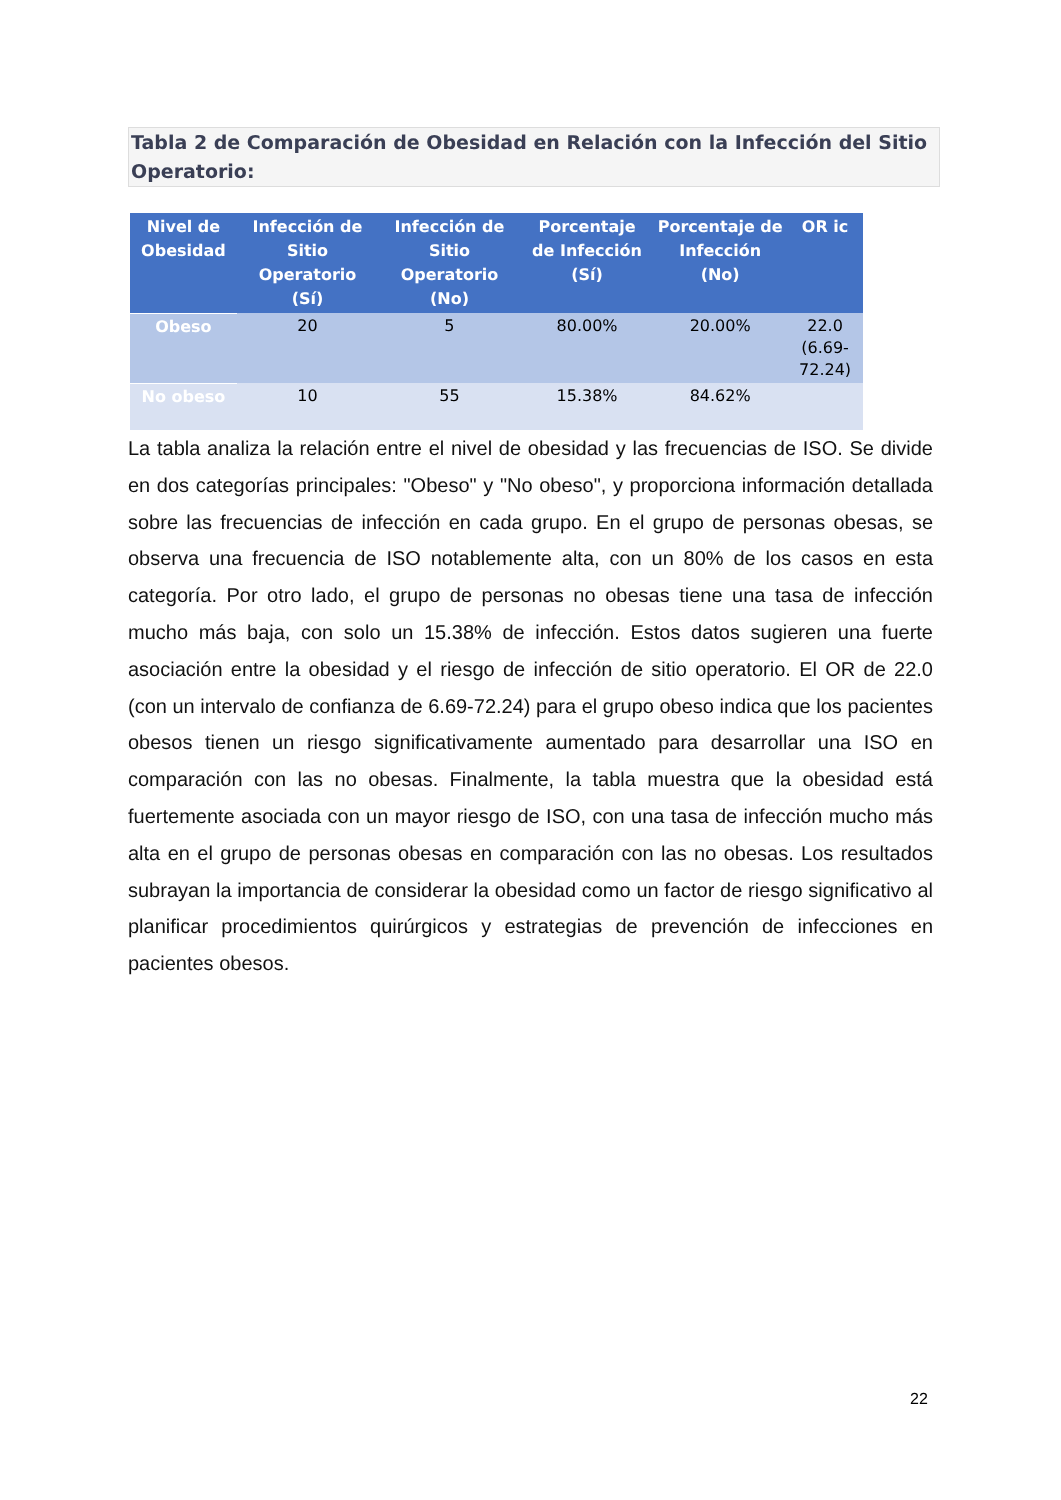Tabla 2 de Comparación de Obesidad en Relación con la Infección del Sitio Operatorio:
| Nivel de Obesidad | Infección de Sitio Operatorio (Sí) | Infección de Sitio Operatorio (No) | Porcentaje de Infección (Sí) | Porcentaje de Infección (No) | OR ic |
| --- | --- | --- | --- | --- | --- |
| Obeso | 20 | 5 | 80.00% | 20.00% | 22.0 (6.69-72.24) |
| No obeso | 10 | 55 | 15.38% | 84.62% | |
La tabla analiza la relación entre el nivel de obesidad y las frecuencias de ISO. Se divide en dos categorías principales: "Obeso" y "No obeso", y proporciona información detallada sobre las frecuencias de infección en cada grupo. En el grupo de personas obesas, se observa una frecuencia de ISO notablemente alta, con un 80% de los casos en esta categoría. Por otro lado, el grupo de personas no obesas tiene una tasa de infección mucho más baja, con solo un 15.38% de infección. Estos datos sugieren una fuerte asociación entre la obesidad y el riesgo de infección de sitio operatorio. El OR de 22.0 (con un intervalo de confianza de 6.69-72.24) para el grupo obeso indica que los pacientes obesos tienen un riesgo significativamente aumentado para desarrollar una ISO en comparación con las no obesas. Finalmente, la tabla muestra que la obesidad está fuertemente asociada con un mayor riesgo de ISO, con una tasa de infección mucho más alta en el grupo de personas obesas en comparación con las no obesas. Los resultados subrayan la importancia de considerar la obesidad como un factor de riesgo significativo al planificar procedimientos quirúrgicos y estrategias de prevención de infecciones en pacientes obesos.
22